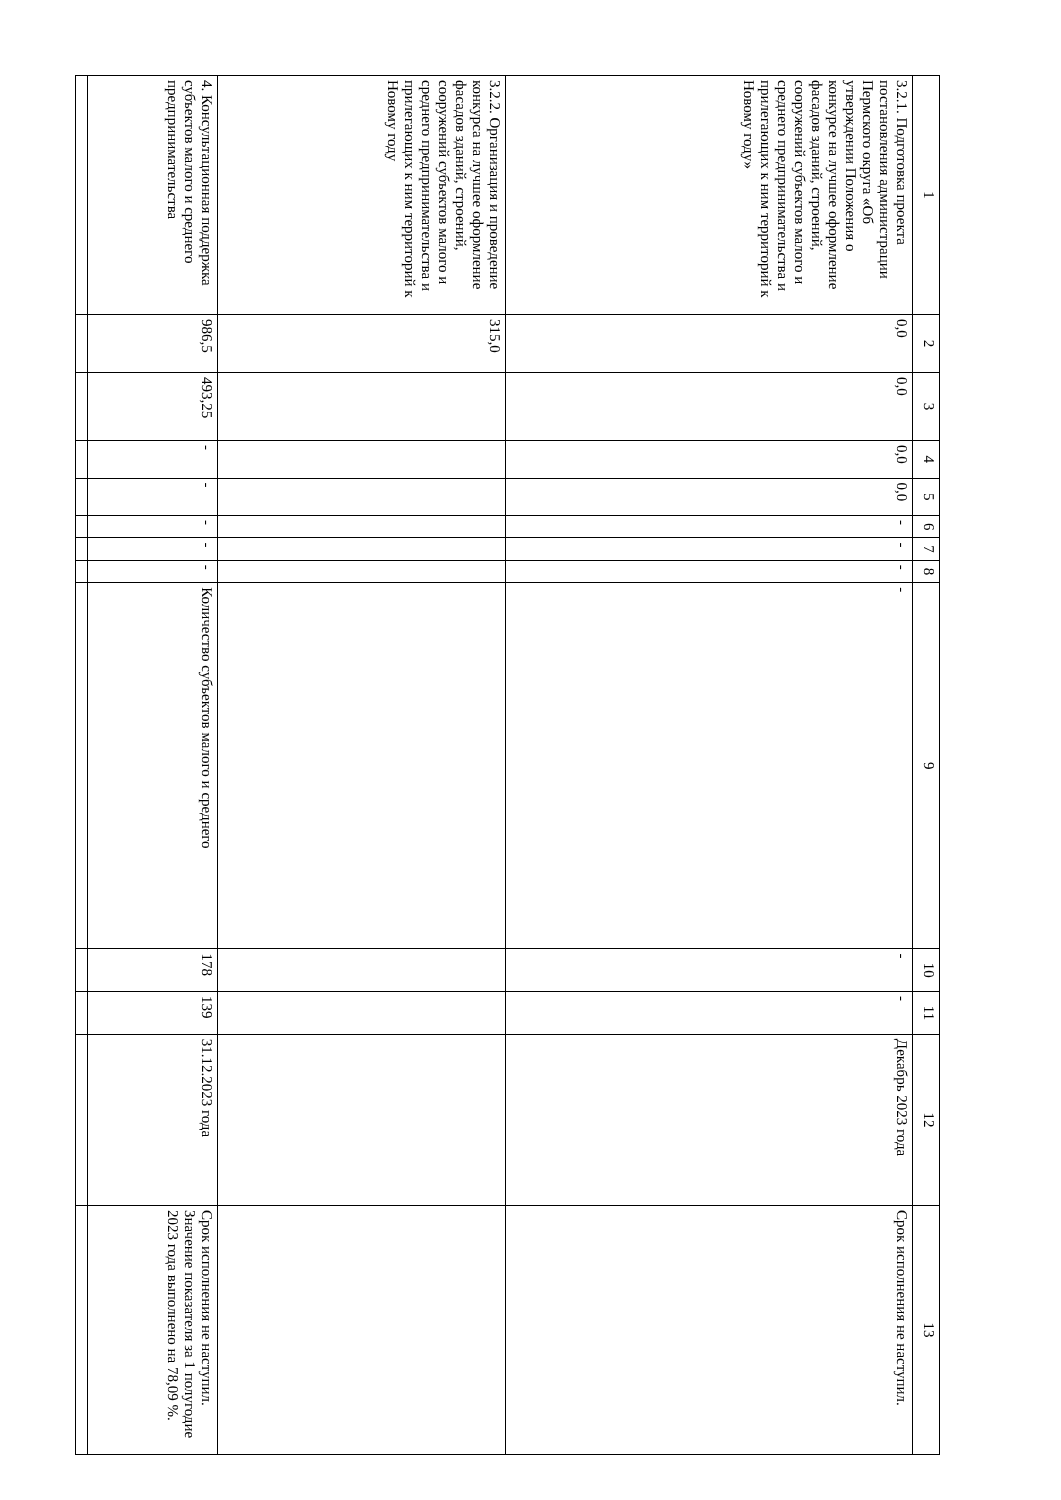| 1 | 2 | 3 | 4 | 5 | 6 | 7 | 8 | 9 | 10 | 11 | 12 | 13 |
| --- | --- | --- | --- | --- | --- | --- | --- | --- | --- | --- | --- | --- |
| 3.2.1. Подготовка проекта постановления администрации Пермского округа «Об утверждении Положения о конкурсе на лучшее оформление фасадов зданий, строений, сооружений субъектов малого и среднего предпринимательства и прилегающих к ним территорий к Новому году» | 0,0 | 0,0 | 0,0 | 0,0 | - | - | - | - | - | - | Декабрь 2023 года | Срок исполнения не наступил. |
| 3.2.2. Организация и проведение конкурса на лучшее оформление фасадов зданий, строений, сооружений субъектов малого и среднего предпринимательства и прилегающих к ним территорий к Новому году | 315,0 | | | | | | | | | | | |
| 4. Консультационная поддержка субъектов малого и среднего предпринимательства | 986,5 | 493,25 | - | - | - | - | - | Количество субъектов малого и среднего | 178 | 139 | 31.12.2023 года | Срок исполнения не наступил. Значение показателя за 1 полугодие 2023 года выполнено на 78,09 %. |